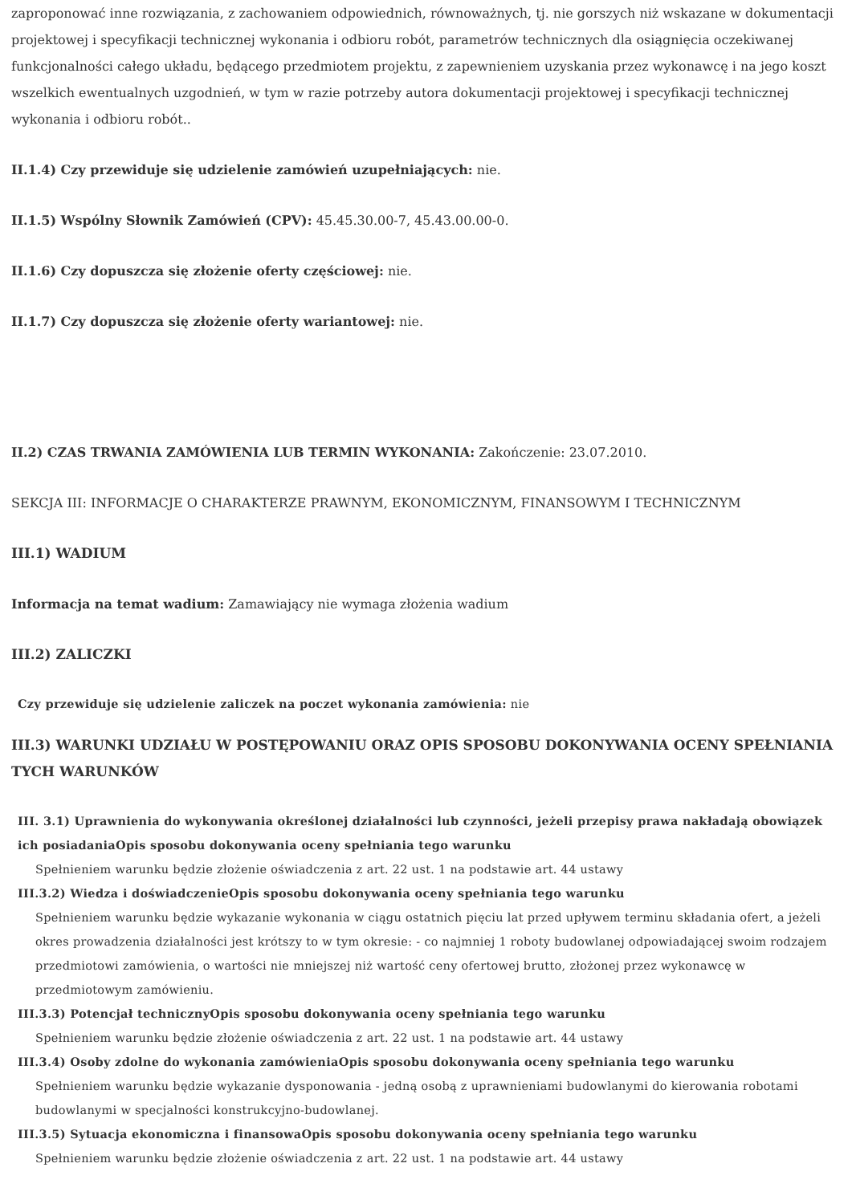zaproponować inne rozwiązania, z zachowaniem odpowiednich, równoważnych, tj. nie gorszych niż wskazane w dokumentacji projektowej i specyfikacji technicznej wykonania i odbioru robót, parametrów technicznych dla osiągnięcia oczekiwanej funkcjonalności całego układu, będącego przedmiotem projektu, z zapewnieniem uzyskania przez wykonawcę i na jego koszt wszelkich ewentualnych uzgodnień, w tym w razie potrzeby autora dokumentacji projektowej i specyfikacji technicznej wykonania i odbioru robót..
II.1.4) Czy przewiduje się udzielenie zamówień uzupełniających: nie.
II.1.5) Wspólny Słownik Zamówień (CPV): 45.45.30.00-7, 45.43.00.00-0.
II.1.6) Czy dopuszcza się złożenie oferty częściowej: nie.
II.1.7) Czy dopuszcza się złożenie oferty wariantowej: nie.
II.2) CZAS TRWANIA ZAMÓWIENIA LUB TERMIN WYKONANIA: Zakończenie: 23.07.2010.
SEKCJA III: INFORMACJE O CHARAKTERZE PRAWNYM, EKONOMICZNYM, FINANSOWYM I TECHNICZNYM
III.1) WADIUM
Informacja na temat wadium: Zamawiający nie wymaga złożenia wadium
III.2) ZALICZKI
Czy przewiduje się udzielenie zaliczek na poczet wykonania zamówienia: nie
III.3) WARUNKI UDZIAŁU W POSTĘPOWANIU ORAZ OPIS SPOSOBU DOKONYWANIA OCENY SPEŁNIANIA TYCH WARUNKÓW
III. 3.1) Uprawnienia do wykonywania określonej działalności lub czynności, jeżeli przepisy prawa nakładają obowiązek ich posiadaniaOpis sposobu dokonywania oceny spełniania tego warunku
Spełnieniem warunku będzie złożenie oświadczenia z art. 22 ust. 1 na podstawie art. 44 ustawy
III.3.2) Wiedza i doświadczenieOpis sposobu dokonywania oceny spełniania tego warunku
Spełnieniem warunku będzie wykazanie wykonania w ciągu ostatnich pięciu lat przed upływem terminu składania ofert, a jeżeli okres prowadzenia działalności jest krótszy to w tym okresie: - co najmniej 1 roboty budowlanej odpowiadającej swoim rodzajem przedmiotowi zamówienia, o wartości nie mniejszej niż wartość ceny ofertowej brutto, złożonej przez wykonawcę w przedmiotowym zamówieniu.
III.3.3) Potencjał technicznyOpis sposobu dokonywania oceny spełniania tego warunku
Spełnieniem warunku będzie złożenie oświadczenia z art. 22 ust. 1 na podstawie art. 44 ustawy
III.3.4) Osoby zdolne do wykonania zamówieniaOpis sposobu dokonywania oceny spełniania tego warunku
Spełnieniem warunku będzie wykazanie dysponowania - jedną osobą z uprawnieniami budowlanymi do kierowania robotami budowlanymi w specjalności konstrukcyjno-budowlanej.
III.3.5) Sytuacja ekonomiczna i finansowaOpis sposobu dokonywania oceny spełniania tego warunku
Spełnieniem warunku będzie złożenie oświadczenia z art. 22 ust. 1 na podstawie art. 44 ustawy